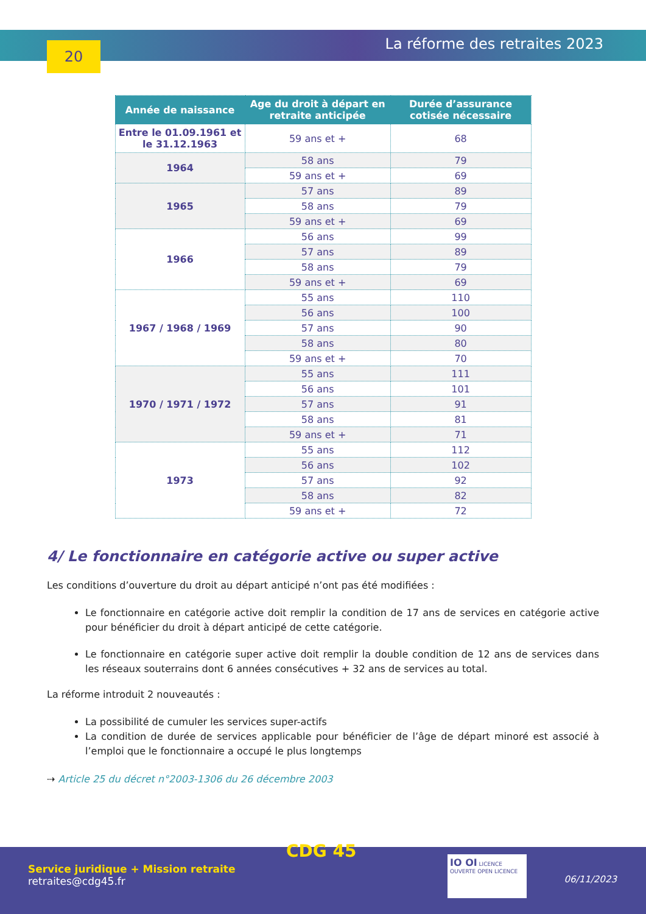20 La réforme des retraites 2023
| Année de naissance | Age du droit à départ en retraite anticipée | Durée d’assurance cotisée nécessaire |
| --- | --- | --- |
| Entre le 01.09.1961 et le 31.12.1963 | 59 ans et + | 68 |
| 1964 | 58 ans | 79 |
| | 59 ans et + | 69 |
| 1965 | 57 ans | 89 |
| | 58 ans | 79 |
| | 59 ans et + | 69 |
| 1966 | 56 ans | 99 |
| | 57 ans | 89 |
| | 58 ans | 79 |
| | 59 ans et + | 69 |
| 1967 / 1968 / 1969 | 55 ans | 110 |
| | 56 ans | 100 |
| | 57 ans | 90 |
| | 58 ans | 80 |
| | 59 ans et + | 70 |
| 1970 / 1971 / 1972 | 55 ans | 111 |
| | 56 ans | 101 |
| | 57 ans | 91 |
| | 58 ans | 81 |
| | 59 ans et + | 71 |
| 1973 | 55 ans | 112 |
| | 56 ans | 102 |
| | 57 ans | 92 |
| | 58 ans | 82 |
| | 59 ans et + | 72 |
4/ Le fonctionnaire en catégorie active ou super active
Les conditions d’ouverture du droit au départ anticipé n’ont pas été modifiées :
Le fonctionnaire en catégorie active doit remplir la condition de 17 ans de services en catégorie active pour bénéficier du droit à départ anticipé de cette catégorie.
Le fonctionnaire en catégorie super active doit remplir la double condition de 12 ans de services dans les réseaux souterrains dont 6 années consécutives + 32 ans de services au total.
La réforme introduit 2 nouveautés :
La possibilité de cumuler les services super-actifs
La condition de durée de services applicable pour bénéficier de l’âge de départ minoré est associé à l’emploi que le fonctionnaire a occupé le plus longtemps
⇢ Article 25 du décret n°2003-1306 du 26 décembre 2003
CDG 45
Service juridique + Mission retraite
retraites@cdg45.fr
IO OI LICENCE OUVERTE OPEN LICENCE
06/11/2023